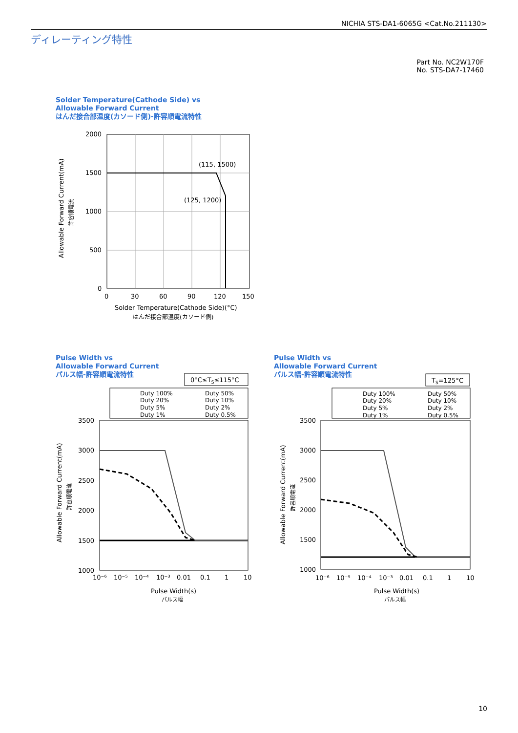NICHIA STS-DA1-6065G <Cat.No.211130>
ディレーティング特性
Part No. NC2W170F
No. STS-DA7-17460
Solder Temperature(Cathode Side) vs
Allowable Forward Current
はんだ接合部温度(カソード側)-許容順電流特性
2000
1500
1000
500
0
0
30
60
90
120
150
(115, 1500)
(125, 1200)
Solder Temperature(Cathode Side)(°C)
はんだ接合部温度(カソード側)
Allowable Forward Current(mA)
許容順電流
Pulse Width vs
Allowable Forward Current
パルス幅-許容順電流特性
Pulse Width vs
Allowable Forward Current
パルス幅-許容順電流特性
0°C≤TS≤115°C
Duty 100%
Duty 50%
Duty 20%
Duty 10%
Duty 5%
Duty 2%
Duty 1%
Duty 0.5%
3500
3000
2500
2000
1500
1000
10⁻⁶
10⁻⁵
10⁻⁴
10⁻³
0.01
0.1
1
10
Pulse Width(s)
パルス幅
Allowable Forward Current(mA)
許容順電流
TS=125°C
Duty 100%
Duty 50%
Duty 20%
Duty 10%
Duty 5%
Duty 2%
Duty 1%
Duty 0.5%
3500
3000
2500
2000
1500
1000
10⁻⁶
10⁻⁵
10⁻⁴
10⁻³
0.01
0.1
1
10
Pulse Width(s)
パルス幅
Allowable Forward Current(mA)
許容順電流
10